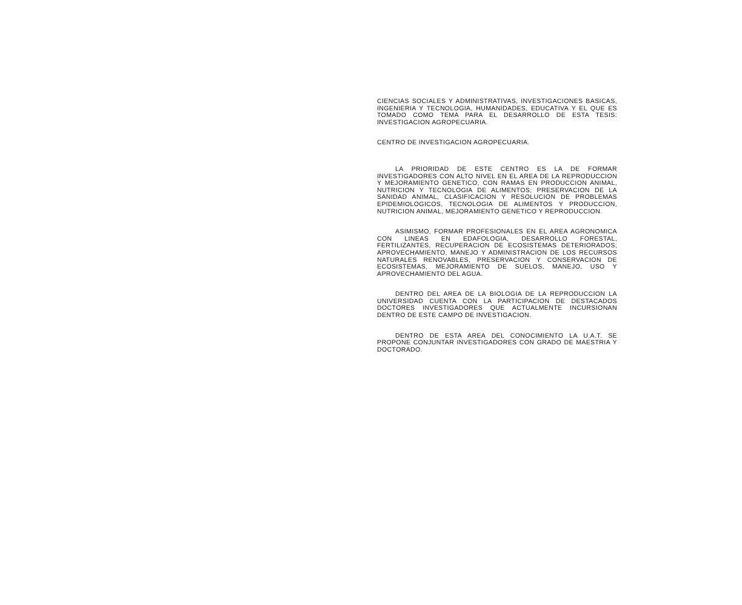CIENCIAS SOCIALES Y ADMINISTRATIVAS, INVESTIGACIONES BASICAS, INGENIERIA Y TECNOLOGIA, HUMANIDADES, EDUCATIVA Y EL QUE ES TOMADO COMO TEMA PARA EL DESARROLLO DE ESTA TESIS: INVESTIGACION AGROPECUARIA.
CENTRO DE INVESTIGACION AGROPECUARIA.
LA PRIORIDAD DE ESTE CENTRO ES LA DE FORMAR INVESTIGADORES CON ALTO NIVEL EN EL AREA DE LA REPRODUCCION Y MEJORAMIENTO GENETICO, CON RAMAS EN PRODUCCION ANIMAL, NUTRICION Y TECNOLOGIA DE ALIMENTOS; PRESERVACION DE LA SANIDAD ANIMAL, CLASIFICACION Y RESOLUCION DE PROBLEMAS EPIDEMIOLOGICOS, TECNOLOGIA DE ALIMENTOS Y PRODUCCION, NUTRICION ANIMAL, MEJORAMIENTO GENETICO Y REPRODUCCION.
ASIMISMO, FORMAR PROFESIONALES EN EL AREA AGRONOMICA CON LINEAS EN EDAFOLOGIA, DESARROLLO FORESTAL, FERTILIZANTES, RECUPERACION DE ECOSISTEMAS DETERIORADOS; APROVECHAMIENTO, MANEJO Y ADMINISTRACION DE LOS RECURSOS NATURALES RENOVABLES, PRESERVACION Y CONSERVACION DE ECOSISTEMAS, MEJORAMIENTO DE SUELOS, MANEJO, USO Y APROVECHAMIENTO DEL AGUA.
DENTRO DEL AREA DE LA BIOLOGIA DE LA REPRODUCCION LA UNIVERSIDAD CUENTA CON LA PARTICIPACION DE DESTACADOS DOCTORES INVESTIGADORES QUE ACTUALMENTE INCURSIONAN DENTRO DE ESTE CAMPO DE INVESTIGACION.
DENTRO DE ESTA AREA DEL CONOCIMIENTO LA U.A.T. SE PROPONE CONJUNTAR INVESTIGADORES CON GRADO DE MAESTRIA Y DOCTORADO.